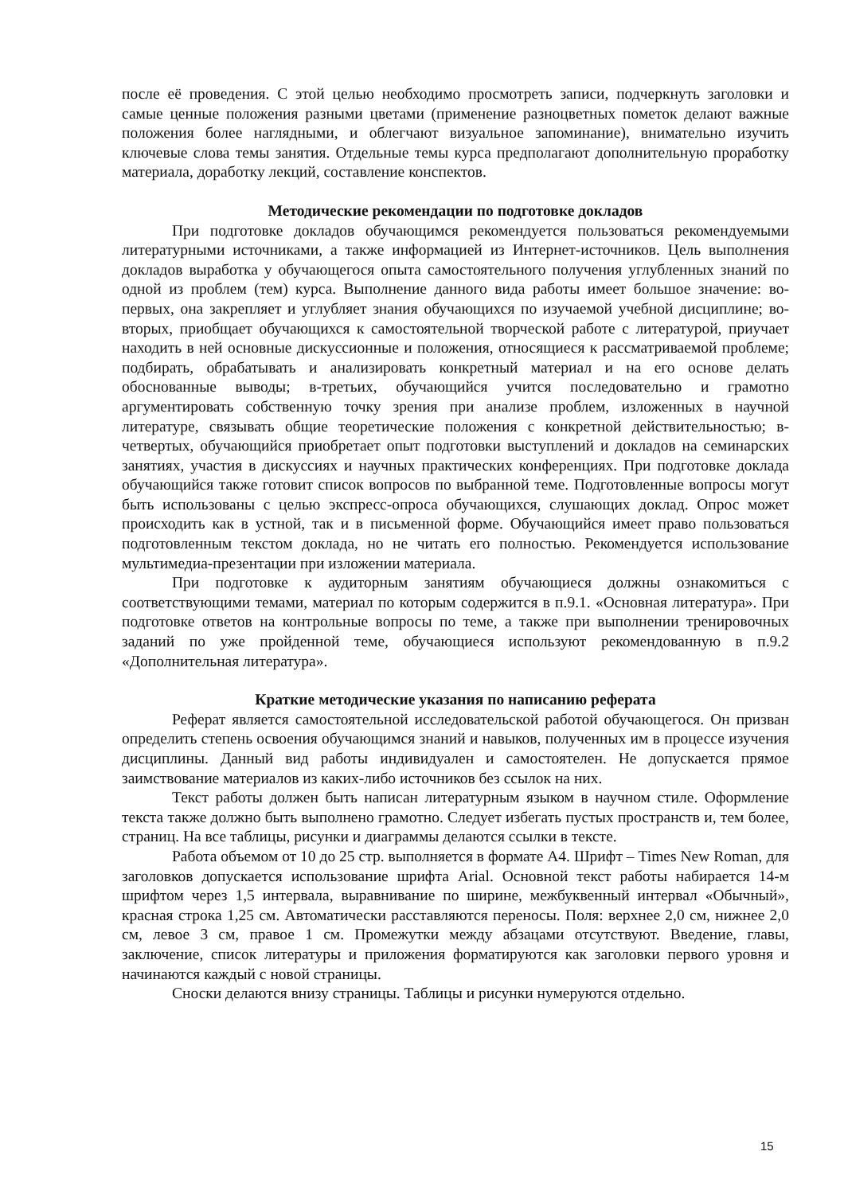после её проведения. С этой целью необходимо просмотреть записи, подчеркнуть заголовки и самые ценные положения разными цветами (применение разноцветных пометок делают важные положения более наглядными, и облегчают визуальное запоминание), внимательно изучить ключевые слова темы занятия. Отдельные темы курса предполагают дополнительную проработку материала, доработку лекций, составление конспектов.
Методические рекомендации по подготовке докладов
При подготовке докладов обучающимся рекомендуется пользоваться рекомендуемыми литературными источниками, а также информацией из Интернет-источников. Цель выполнения докладов выработка у обучающегося опыта самостоятельного получения углубленных знаний по одной из проблем (тем) курса. Выполнение данного вида работы имеет большое значение: во-первых, она закрепляет и углубляет знания обучающихся по изучаемой учебной дисциплине; во-вторых, приобщает обучающихся к самостоятельной творческой работе с литературой, приучает находить в ней основные дискуссионные и положения, относящиеся к рассматриваемой проблеме; подбирать, обрабатывать и анализировать конкретный материал и на его основе делать обоснованные выводы; в-третьих, обучающийся учится последовательно и грамотно аргументировать собственную точку зрения при анализе проблем, изложенных в научной литературе, связывать общие теоретические положения с конкретной действительностью; в-четвертых, обучающийся приобретает опыт подготовки выступлений и докладов на семинарских занятиях, участия в дискуссиях и научных практических конференциях. При подготовке доклада обучающийся также готовит список вопросов по выбранной теме. Подготовленные вопросы могут быть использованы с целью экспресс-опроса обучающихся, слушающих доклад. Опрос может происходить как в устной, так и в письменной форме. Обучающийся имеет право пользоваться подготовленным текстом доклада, но не читать его полностью. Рекомендуется использование мультимедиа-презентации при изложении материала.
При подготовке к аудиторным занятиям обучающиеся должны ознакомиться с соответствующими темами, материал по которым содержится в п.9.1. «Основная литература». При подготовке ответов на контрольные вопросы по теме, а также при выполнении тренировочных заданий по уже пройденной теме, обучающиеся используют рекомендованную в п.9.2 «Дополнительная литература».
Краткие методические указания по написанию реферата
Реферат является самостоятельной исследовательской работой обучающегося. Он призван определить степень освоения обучающимся знаний и навыков, полученных им в процессе изучения дисциплины. Данный вид работы индивидуален и самостоятелен. Не допускается прямое заимствование материалов из каких-либо источников без ссылок на них.
Текст работы должен быть написан литературным языком в научном стиле. Оформление текста также должно быть выполнено грамотно. Следует избегать пустых пространств и, тем более, страниц. На все таблицы, рисунки и диаграммы делаются ссылки в тексте.
Работа объемом от 10 до 25 стр. выполняется в формате А4. Шрифт – Times New Roman, для заголовков допускается использование шрифта Arial. Основной текст работы набирается 14-м шрифтом через 1,5 интервала, выравнивание по ширине, межбуквенный интервал «Обычный», красная строка 1,25 см. Автоматически расставляются переносы. Поля: верхнее 2,0 см, нижнее 2,0 см, левое 3 см, правое 1 см. Промежутки между абзацами отсутствуют. Введение, главы, заключение, список литературы и приложения форматируются как заголовки первого уровня и начинаются каждый с новой страницы.
Сноски делаются внизу страницы. Таблицы и рисунки нумеруются отдельно.
15